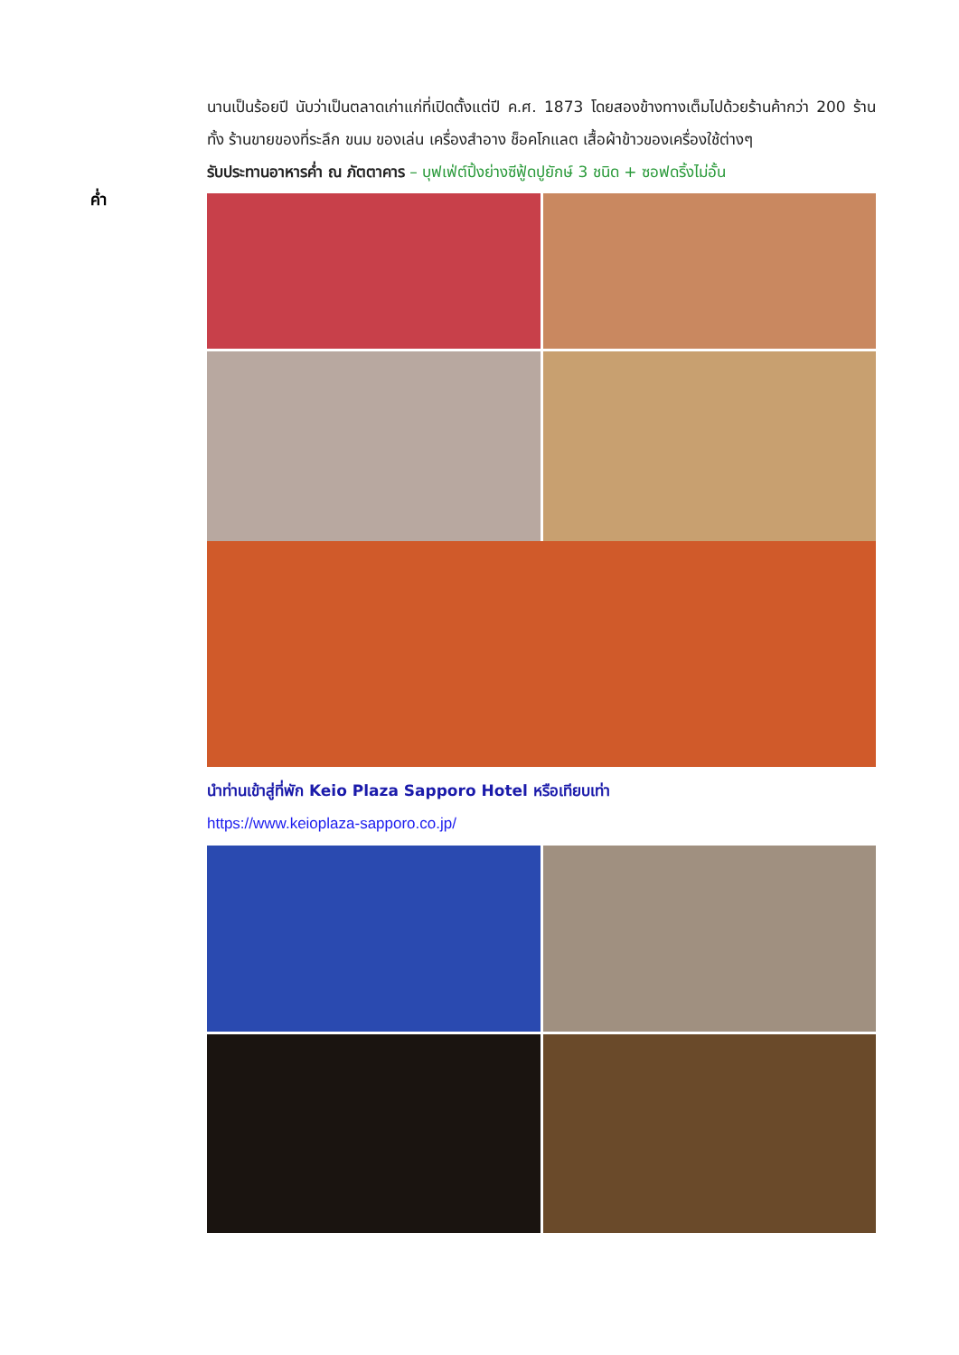ค่ำ
นานเป็นร้อยปี นับว่าเป็นตลาดเก่าแก่ที่เปิดตั้งแต่ปี ค.ศ. 1873 โดยสองข้างทางเต็มไปด้วยร้านค้ากว่า 200 ร้าน ทั้ง ร้านขายของที่ระลึก ขนม ของเล่น เครื่องสำอาง ช็อคโกแลต เสื้อผ้าข้าวของเครื่องใช้ต่างๆ
รับประทานอาหารค่ำ ณ ภัตตาคาร – บุฟเฟ่ต์ปิ้งย่างซีฟู้ดปูยักษ์ 3 ชนิด + ซอฟดริ้งไม่อั้น
นำท่านเข้าสู่ที่พัก Keio Plaza Sapporo Hotel หรือเทียบเท่า
https://www.keioplaza-sapporo.co.jp/